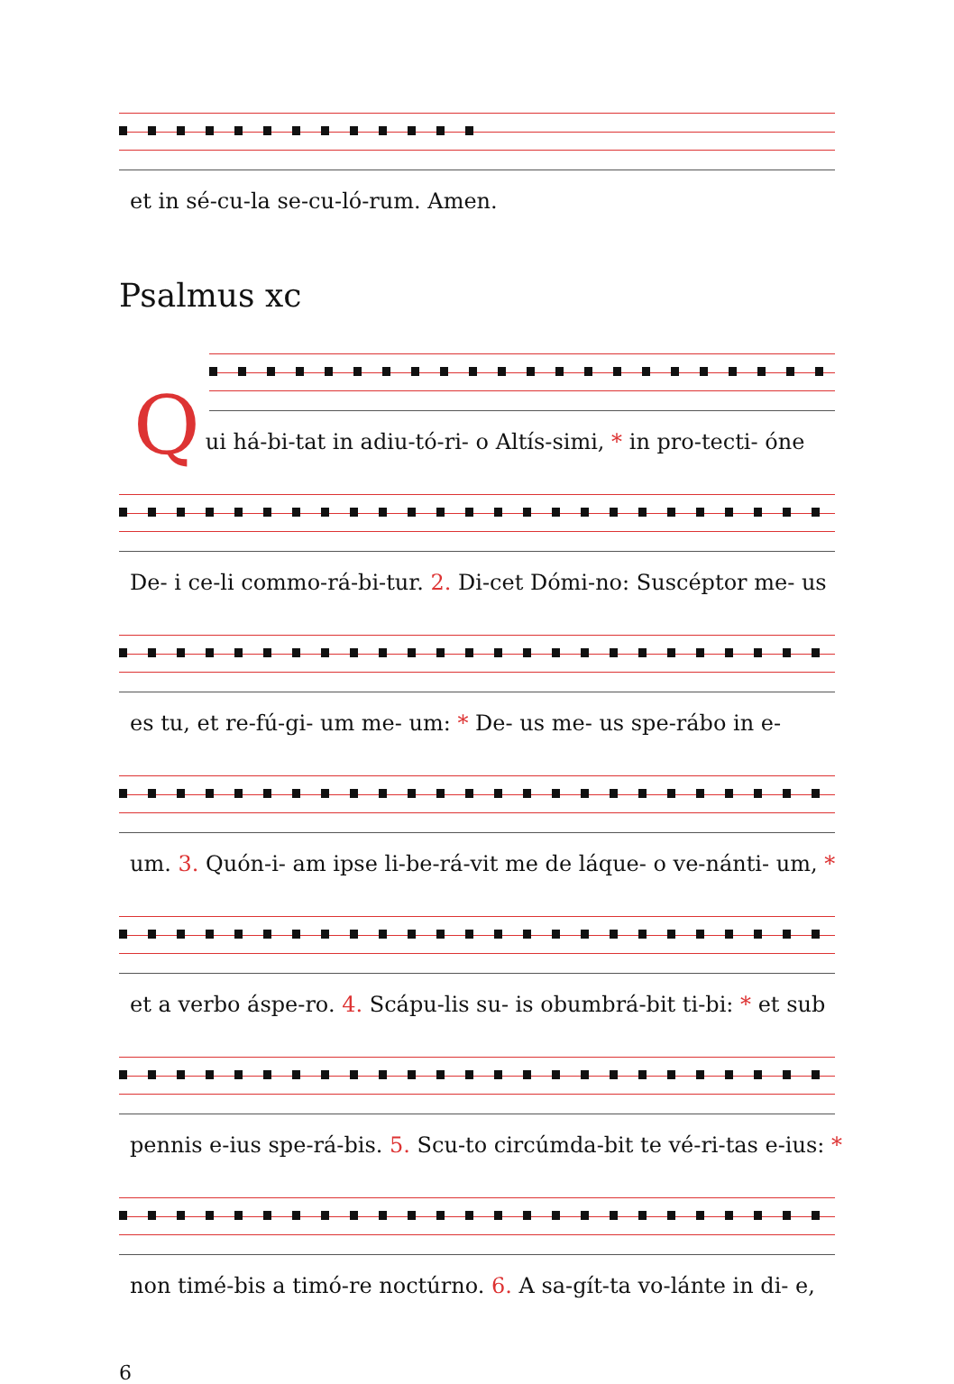et in sé-cu-la se-cu-ló-rum. Amen.
Psalmus xc
Q
ui há-bi-tat in adiu-tó-ri- o Altís-simi, * in pro-tecti- óne
De- i ce-li commo-rá-bi-tur. 2. Di-cet Dómi-no: Suscéptor me- us
es tu, et re-fú-gi- um me- um: * De- us me- us spe-rábo in e-
um. 3. Quón-i- am ipse li-be-rá-vit me de láque- o ve-nánti- um, *
et a verbo áspe-ro. 4. Scápu-lis su- is obumbrá-bit ti-bi: * et sub
pennis e-ius spe-rá-bis. 5. Scu-to circúmda-bit te vé-ri-tas e-ius: *
non timé-bis a timó-re noctúrno. 6. A sa-gít-ta vo-lánte in di- e,
6